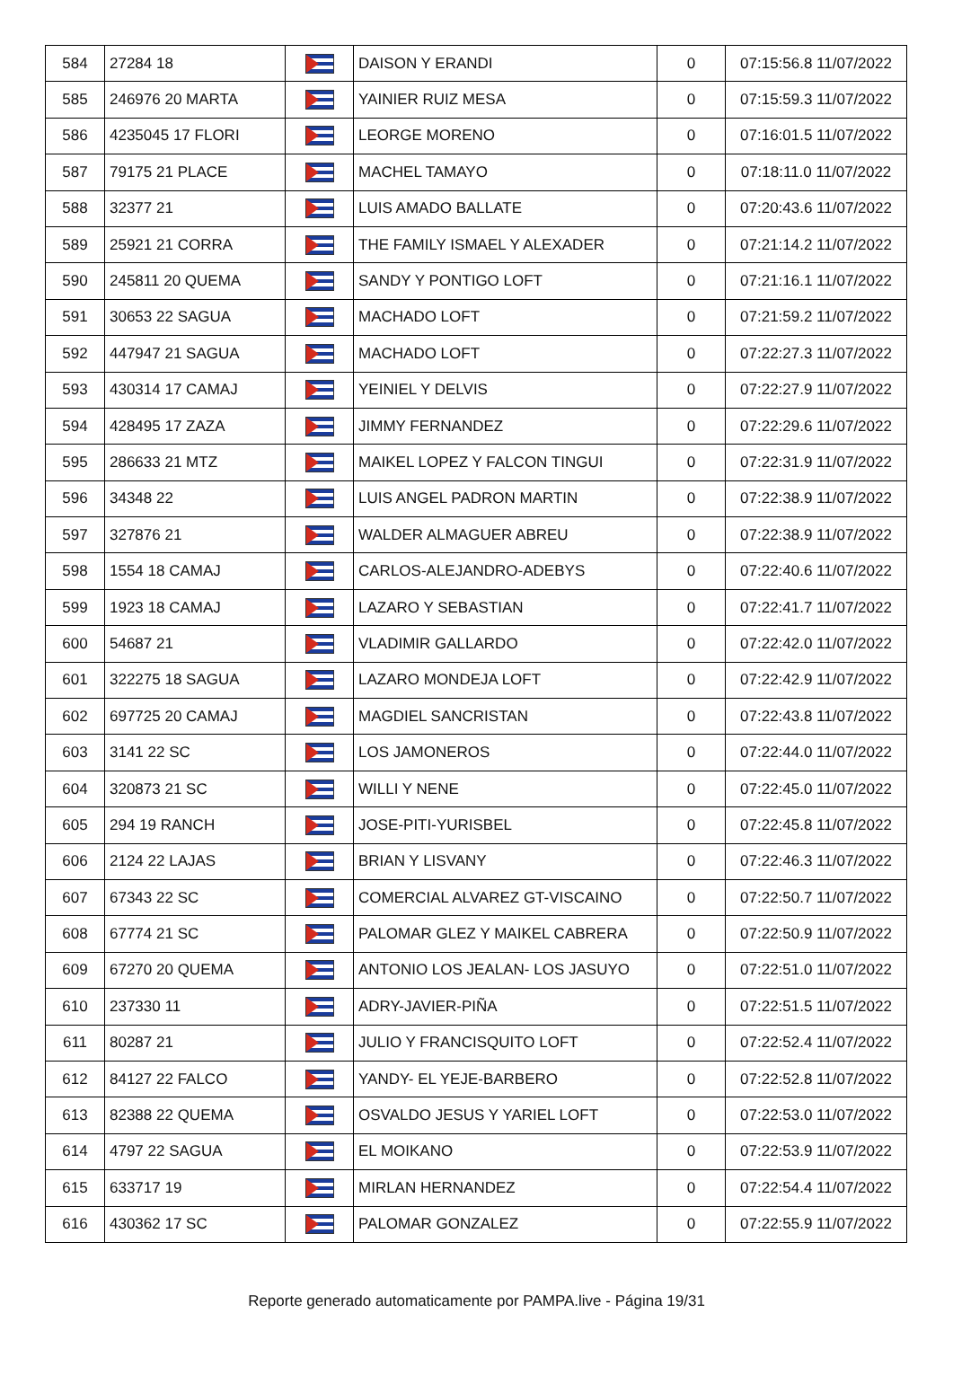| 584 | 27284 18 | | DAISON Y ERANDI | 0 | 07:15:56.8 11/07/2022 |
| 585 | 246976 20 MARTA | | YAINIER RUIZ MESA | 0 | 07:15:59.3 11/07/2022 |
| 586 | 4235045 17 FLORI | | LEORGE MORENO | 0 | 07:16:01.5 11/07/2022 |
| 587 | 79175 21 PLACE | | MACHEL TAMAYO | 0 | 07:18:11.0 11/07/2022 |
| 588 | 32377 21 | | LUIS AMADO BALLATE | 0 | 07:20:43.6 11/07/2022 |
| 589 | 25921 21 CORRA | | THE FAMILY ISMAEL Y ALEXADER | 0 | 07:21:14.2 11/07/2022 |
| 590 | 245811 20 QUEMA | | SANDY Y PONTIGO LOFT | 0 | 07:21:16.1 11/07/2022 |
| 591 | 30653 22 SAGUA | | MACHADO LOFT | 0 | 07:21:59.2 11/07/2022 |
| 592 | 447947 21 SAGUA | | MACHADO LOFT | 0 | 07:22:27.3 11/07/2022 |
| 593 | 430314 17 CAMAJ | | YEINIEL Y DELVIS | 0 | 07:22:27.9 11/07/2022 |
| 594 | 428495 17 ZAZA | | JIMMY FERNANDEZ | 0 | 07:22:29.6 11/07/2022 |
| 595 | 286633 21 MTZ | | MAIKEL LOPEZ Y FALCON TINGUI | 0 | 07:22:31.9 11/07/2022 |
| 596 | 34348 22 | | LUIS ANGEL PADRON MARTIN | 0 | 07:22:38.9 11/07/2022 |
| 597 | 327876 21 | | WALDER ALMAGUER ABREU | 0 | 07:22:38.9 11/07/2022 |
| 598 | 1554 18 CAMAJ | | CARLOS-ALEJANDRO-ADEBYS | 0 | 07:22:40.6 11/07/2022 |
| 599 | 1923 18 CAMAJ | | LAZARO Y SEBASTIAN | 0 | 07:22:41.7 11/07/2022 |
| 600 | 54687 21 | | VLADIMIR GALLARDO | 0 | 07:22:42.0 11/07/2022 |
| 601 | 322275 18 SAGUA | | LAZARO MONDEJA LOFT | 0 | 07:22:42.9 11/07/2022 |
| 602 | 697725 20 CAMAJ | | MAGDIEL SANCRISTAN | 0 | 07:22:43.8 11/07/2022 |
| 603 | 3141 22 SC | | LOS JAMONEROS | 0 | 07:22:44.0 11/07/2022 |
| 604 | 320873 21 SC | | WILLI Y NENE | 0 | 07:22:45.0 11/07/2022 |
| 605 | 294 19 RANCH | | JOSE-PITI-YURISBEL | 0 | 07:22:45.8 11/07/2022 |
| 606 | 2124 22 LAJAS | | BRIAN Y LISVANY | 0 | 07:22:46.3 11/07/2022 |
| 607 | 67343 22 SC | | COMERCIAL ALVAREZ GT-VISCAINO | 0 | 07:22:50.7 11/07/2022 |
| 608 | 67774 21 SC | | PALOMAR GLEZ Y MAIKEL CABRERA | 0 | 07:22:50.9 11/07/2022 |
| 609 | 67270 20 QUEMA | | ANTONIO LOS JEALAN- LOS JASUYO | 0 | 07:22:51.0 11/07/2022 |
| 610 | 237330 11 | | ADRY-JAVIER-PIÑA | 0 | 07:22:51.5 11/07/2022 |
| 611 | 80287 21 | | JULIO Y FRANCISQUITO LOFT | 0 | 07:22:52.4 11/07/2022 |
| 612 | 84127 22 FALCO | | YANDY- EL YEJE-BARBERO | 0 | 07:22:52.8 11/07/2022 |
| 613 | 82388 22 QUEMA | | OSVALDO JESUS Y YARIEL LOFT | 0 | 07:22:53.0 11/07/2022 |
| 614 | 4797 22 SAGUA | | EL MOIKANO | 0 | 07:22:53.9 11/07/2022 |
| 615 | 633717 19 | | MIRLAN HERNANDEZ | 0 | 07:22:54.4 11/07/2022 |
| 616 | 430362 17 SC | | PALOMAR GONZALEZ | 0 | 07:22:55.9 11/07/2022 |
Reporte generado automaticamente por PAMPA.live - Página 19/31